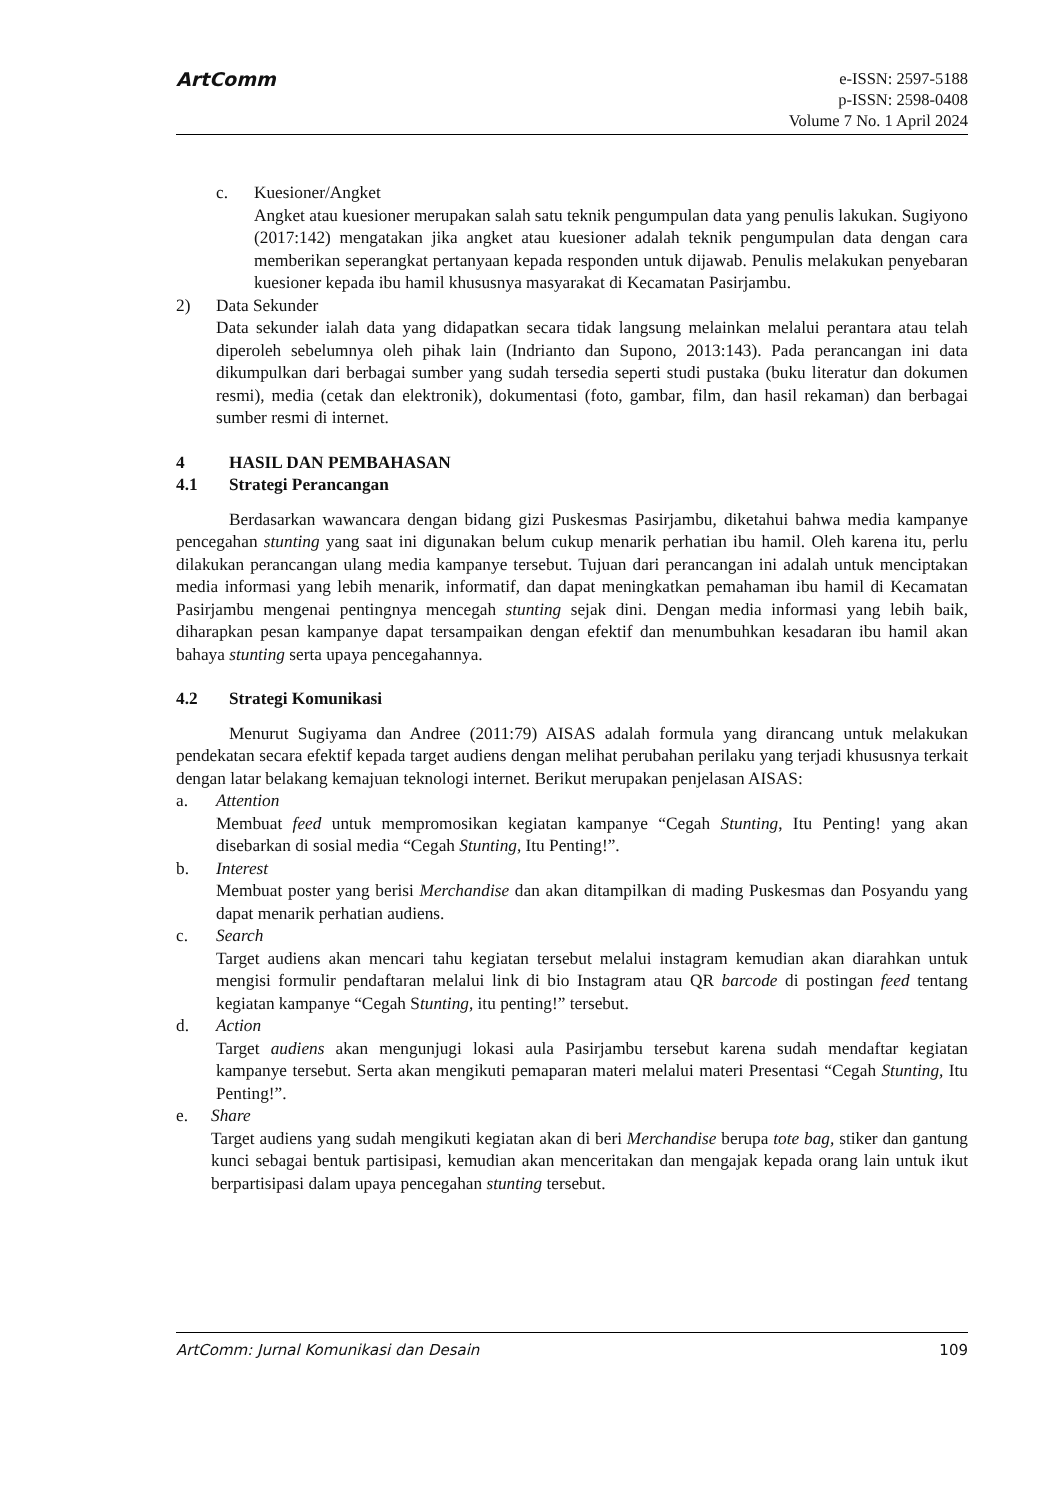ArtComm
e-ISSN: 2597-5188
p-ISSN: 2598-0408
Volume 7 No. 1 April 2024
c. Kuesioner/Angket
Angket atau kuesioner merupakan salah satu teknik pengumpulan data yang penulis lakukan. Sugiyono (2017:142) mengatakan jika angket atau kuesioner adalah teknik pengumpulan data dengan cara memberikan seperangkat pertanyaan kepada responden untuk dijawab. Penulis melakukan penyebaran kuesioner kepada ibu hamil khususnya masyarakat di Kecamatan Pasirjambu.
2) Data Sekunder
Data sekunder ialah data yang didapatkan secara tidak langsung melainkan melalui perantara atau telah diperoleh sebelumnya oleh pihak lain (Indrianto dan Supono, 2013:143). Pada perancangan ini data dikumpulkan dari berbagai sumber yang sudah tersedia seperti studi pustaka (buku literatur dan dokumen resmi), media (cetak dan elektronik), dokumentasi (foto, gambar, film, dan hasil rekaman) dan berbagai sumber resmi di internet.
4 HASIL DAN PEMBAHASAN
4.1 Strategi Perancangan
Berdasarkan wawancara dengan bidang gizi Puskesmas Pasirjambu, diketahui bahwa media kampanye pencegahan stunting yang saat ini digunakan belum cukup menarik perhatian ibu hamil. Oleh karena itu, perlu dilakukan perancangan ulang media kampanye tersebut. Tujuan dari perancangan ini adalah untuk menciptakan media informasi yang lebih menarik, informatif, dan dapat meningkatkan pemahaman ibu hamil di Kecamatan Pasirjambu mengenai pentingnya mencegah stunting sejak dini. Dengan media informasi yang lebih baik, diharapkan pesan kampanye dapat tersampaikan dengan efektif dan menumbuhkan kesadaran ibu hamil akan bahaya stunting serta upaya pencegahannya.
4.2 Strategi Komunikasi
Menurut Sugiyama dan Andree (2011:79) AISAS adalah formula yang dirancang untuk melakukan pendekatan secara efektif kepada target audiens dengan melihat perubahan perilaku yang terjadi khususnya terkait dengan latar belakang kemajuan teknologi internet. Berikut merupakan penjelasan AISAS:
a. Attention
Membuat feed untuk mempromosikan kegiatan kampanye “Cegah Stunting, Itu Penting! yang akan disebarkan di sosial media “Cegah Stunting, Itu Penting!”.
b. Interest
Membuat poster yang berisi Merchandise dan akan ditampilkan di mading Puskesmas dan Posyandu yang dapat menarik perhatian audiens.
c. Search
Target audiens akan mencari tahu kegiatan tersebut melalui instagram kemudian akan diarahkan untuk mengisi formulir pendaftaran melalui link di bio Instagram atau QR barcode di postingan feed tentang kegiatan kampanye “Cegah Stunting, itu penting!” tersebut.
d. Action
Target audiens akan mengunjugi lokasi aula Pasirjambu tersebut karena sudah mendaftar kegiatan kampanye tersebut. Serta akan mengikuti pemaparan materi melalui materi Presentasi “Cegah Stunting, Itu Penting!”.
e. Share
Target audiens yang sudah mengikuti kegiatan akan di beri Merchandise berupa tote bag, stiker dan gantung kunci sebagai bentuk partisipasi, kemudian akan menceritakan dan mengajak kepada orang lain untuk ikut berpartisipasi dalam upaya pencegahan stunting tersebut.
ArtComm: Jurnal Komunikasi dan Desain 109